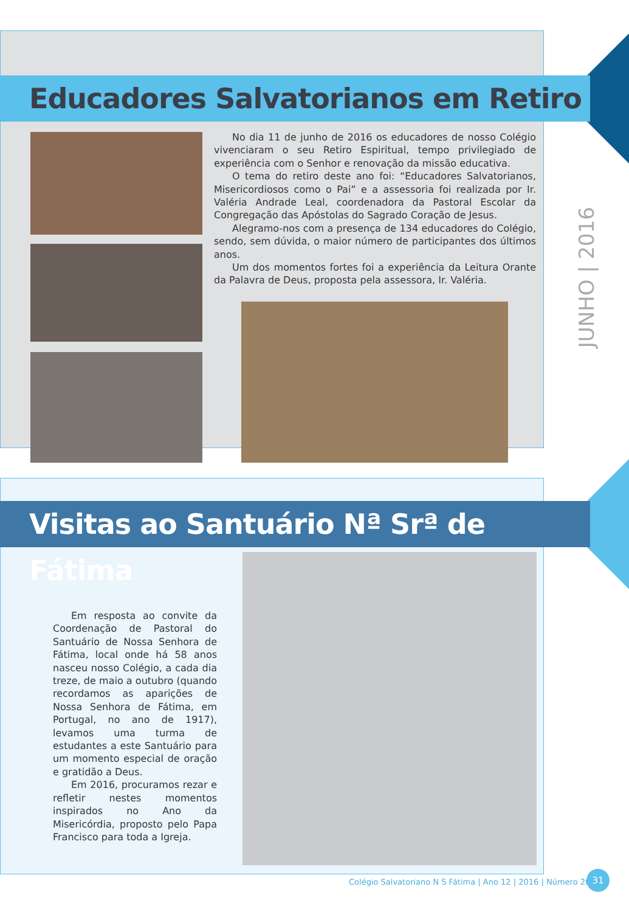Educadores Salvatorianos em Retiro
No dia 11 de junho de 2016 os educadores de nosso Colégio vivenciaram o seu Retiro Espiritual, tempo privilegiado de experiência com o Senhor e renovação da missão educativa.
O tema do retiro deste ano foi: “Educadores Salvatorianos, Misericordiosos como o Pai” e a assessoria foi realizada por Ir. Valéria Andrade Leal, coordenadora da Pastoral Escolar da Congregação das Apóstolas do Sagrado Coração de Jesus.
Alegramo-nos com a presença de 134 educadores do Colégio, sendo, sem dúvida, o maior número de participantes dos últimos anos.
Um dos momentos fortes foi a experiência da Leitura Orante da Palavra de Deus, proposta pela assessora, Ir. Valéria.
JUNHO | 2016
Visitas ao Santuário Nª Srª de Fátima
Em resposta ao convite da Coordenação de Pastoral do Santuário de Nossa Senhora de Fátima, local onde há 58 anos nasceu nosso Colégio, a cada dia treze, de maio a outubro (quando recordamos as aparições de Nossa Senhora de Fátima, em Portugal, no ano de 1917), levamos uma turma de estudantes a este Santuário para um momento especial de oração e gratidão a Deus.
Em 2016, procuramos rezar e refletir nestes momentos inspirados no Ano da Misericórdia, proposto pelo Papa Francisco para toda a Igreja.
Colégio Salvatoriano N S Fátima | Ano 12 | 2016 | Número 20
31